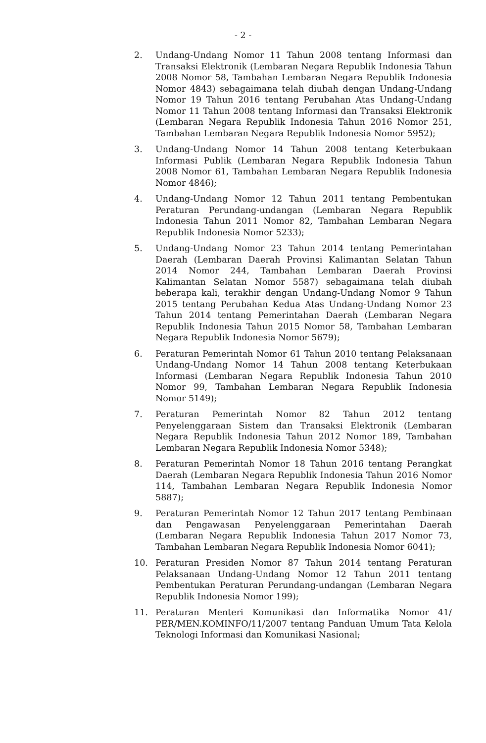- 2 -
2. Undang-Undang Nomor 11 Tahun 2008 tentang Informasi dan Transaksi Elektronik (Lembaran Negara Republik Indonesia Tahun 2008 Nomor 58, Tambahan Lembaran Negara Republik Indonesia Nomor 4843) sebagaimana telah diubah dengan Undang-Undang Nomor 19 Tahun 2016 tentang Perubahan Atas Undang-Undang Nomor 11 Tahun 2008 tentang Informasi dan Transaksi Elektronik (Lembaran Negara Republik Indonesia Tahun 2016 Nomor 251, Tambahan Lembaran Negara Republik Indonesia Nomor 5952);
3. Undang-Undang Nomor 14 Tahun 2008 tentang Keterbukaan Informasi Publik (Lembaran Negara Republik Indonesia Tahun 2008 Nomor 61, Tambahan Lembaran Negara Republik Indonesia Nomor 4846);
4. Undang-Undang Nomor 12 Tahun 2011 tentang Pembentukan Peraturan Perundang-undangan (Lembaran Negara Republik Indonesia Tahun 2011 Nomor 82, Tambahan Lembaran Negara Republik Indonesia Nomor 5233);
5. Undang-Undang Nomor 23 Tahun 2014 tentang Pemerintahan Daerah (Lembaran Daerah Provinsi Kalimantan Selatan Tahun 2014 Nomor 244, Tambahan Lembaran Daerah Provinsi Kalimantan Selatan Nomor 5587) sebagaimana telah diubah beberapa kali, terakhir dengan Undang-Undang Nomor 9 Tahun 2015 tentang Perubahan Kedua Atas Undang-Undang Nomor 23 Tahun 2014 tentang Pemerintahan Daerah (Lembaran Negara Republik Indonesia Tahun 2015 Nomor 58, Tambahan Lembaran Negara Republik Indonesia Nomor 5679);
6. Peraturan Pemerintah Nomor 61 Tahun 2010 tentang Pelaksanaan Undang-Undang Nomor 14 Tahun 2008 tentang Keterbukaan Informasi (Lembaran Negara Republik Indonesia Tahun 2010 Nomor 99, Tambahan Lembaran Negara Republik Indonesia Nomor 5149);
7. Peraturan Pemerintah Nomor 82 Tahun 2012 tentang Penyelenggaraan Sistem dan Transaksi Elektronik (Lembaran Negara Republik Indonesia Tahun 2012 Nomor 189, Tambahan Lembaran Negara Republik Indonesia Nomor 5348);
8. Peraturan Pemerintah Nomor 18 Tahun 2016 tentang Perangkat Daerah (Lembaran Negara Republik Indonesia Tahun 2016 Nomor 114, Tambahan Lembaran Negara Republik Indonesia Nomor 5887);
9. Peraturan Pemerintah Nomor 12 Tahun 2017 tentang Pembinaan dan Pengawasan Penyelenggaraan Pemerintahan Daerah (Lembaran Negara Republik Indonesia Tahun 2017 Nomor 73, Tambahan Lembaran Negara Republik Indonesia Nomor 6041);
10. Peraturan Presiden Nomor 87 Tahun 2014 tentang Peraturan Pelaksanaan Undang-Undang Nomor 12 Tahun 2011 tentang Pembentukan Peraturan Perundang-undangan (Lembaran Negara Republik Indonesia Nomor 199);
11. Peraturan Menteri Komunikasi dan Informatika Nomor 41/ PER/MEN.KOMINFO/11/2007 tentang Panduan Umum Tata Kelola Teknologi Informasi dan Komunikasi Nasional;